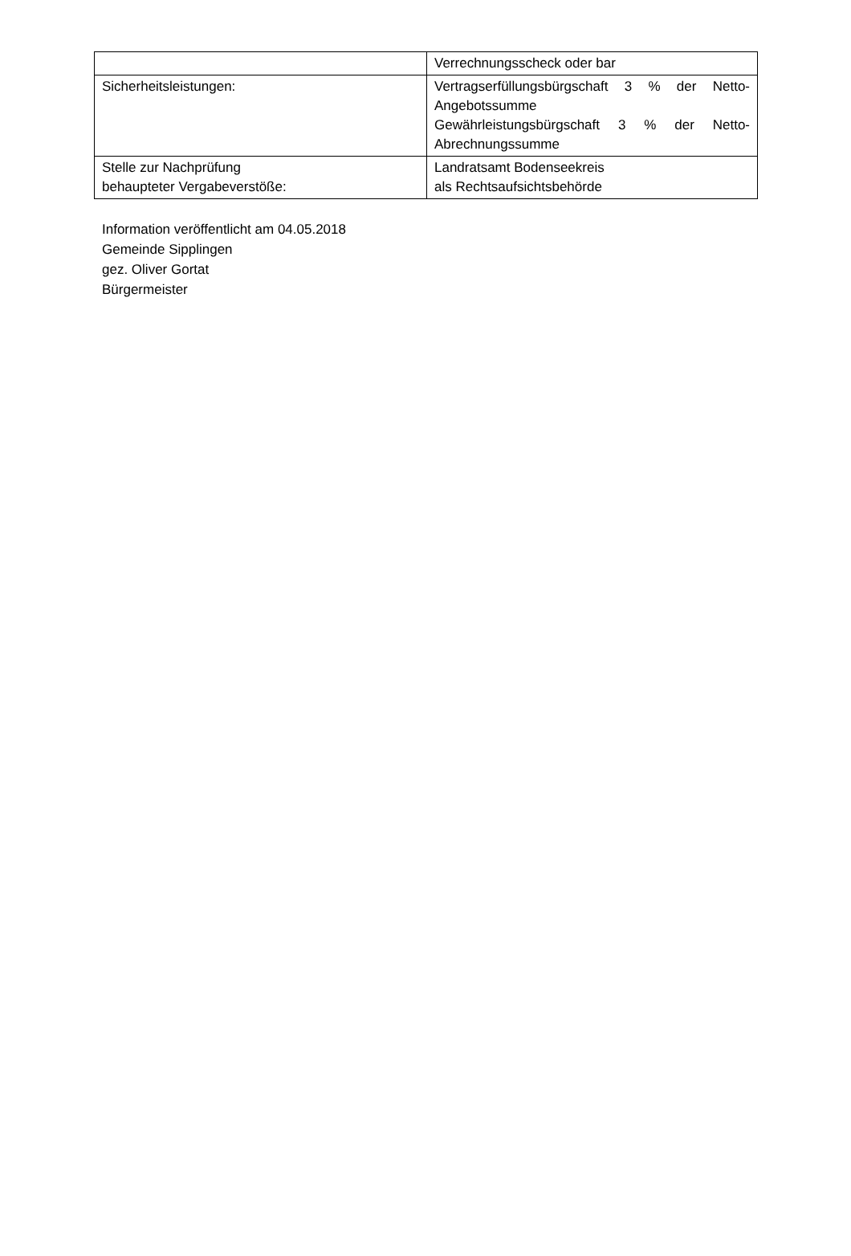| | Verrechnungsscheck oder bar |
| Sicherheitsleistungen: | Vertragserfüllungsbürgschaft 3 % der Netto- Angebotssumme Gewährleistungsbürgschaft 3 % der Netto- Abrechnungssumme |
| Stelle zur Nachprüfung behaupteter Vergabeverstöße: | Landratsamt Bodenseekreis als Rechtsaufsichtsbehörde |
Information veröffentlicht am 04.05.2018
Gemeinde Sipplingen
gez. Oliver Gortat
Bürgermeister